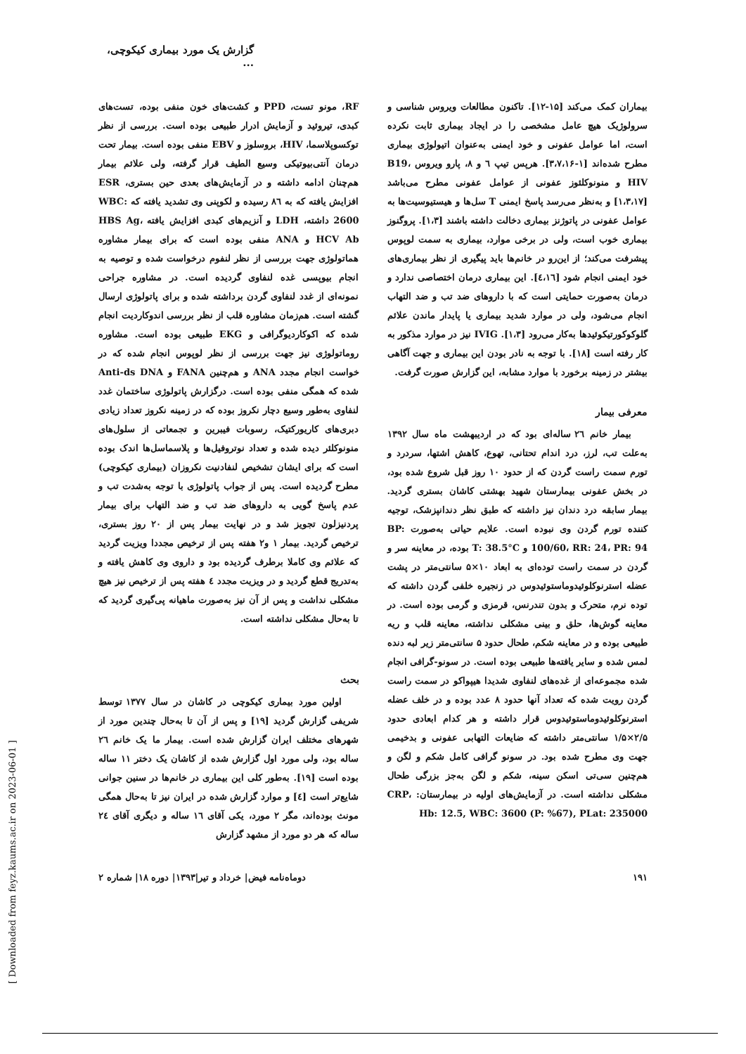گزارش یک مورد بیماری کیکوچی، ...
بیماران کمک می‌کند [۱۵-۱۲]. تاکنون مطالعات ویروس شناسی و سرولوژیک هیچ عامل مشخصی را در ایجاد بیماری ثابت نکرده است، اما عوامل عفونی و خود ایمنی به‌عنوان اتیولوژی بیماری مطرح شده‌اند [۱-۳،۷،۱۶]. هرپس تیپ ٦ و ٨، پارو ویروس B19، HIV و منونوکلئوز عفونی از عوامل عفونی مطرح می‌باشد [۱،۳،۱۷] و به‌نظر می‌رسد پاسخ ایمنی T سل‌ها و هیستیوسیت‌ها به عوامل عفونی در پاتوژنز بیماری دخالت داشته باشند [۱،۳]. پروگنوز بیماری خوب است، ولی در برخی موارد، بیماری به سمت لوپوس پیشرفت می‌کند؛ از این‌رو در خانم‌ها باید پیگیری از نظر بیماری‌های خود ایمنی انجام شود [٤،١٦]. این بیماری درمان اختصاصی ندارد و درمان به‌صورت حمایتی است که با داروهای ضد تب و ضد التهاب انجام می‌شود، ولی در موارد شدید بیماری یا پایدار ماندن علائم گلوکوکورتیکوئیدها به‌کار می‌رود [۱،۳]. IVIG نیز در موارد مذکور به کار رفته است [۱۸]. با توجه به نادر بودن این بیماری و جهت آگاهی بیشتر در زمینه برخورد با موارد مشابه، این گزارش صورت گرفت.
معرفی بیمار
بیمار خانم ۲٦ ساله‌ای بود که در اردیبهشت ماه سال ۱۳۹۲ به‌علت تب، لرز، درد اندام تحتانی، تهوع، کاهش اشتها، سردرد و تورم سمت راست گردن که از حدود ۱۰ روز قبل شروع شده بود، در بخش عفونی بیمارستان شهید بهشتی کاشان بستری گردید. بیمار سابقه درد دندان نیز داشته که طبق نظر دندانپزشک، توجیه کننده تورم گردن وی نبوده است. علایم حیاتی به‌صورت BP: 100/60، RR: 24، PR: 94 و T: 38.5°C بوده، در معاینه سر و گردن در سمت راست توده‌ای به ابعاد ۱۰×۵ سانتی‌متر در پشت عضله استرنوکلوئیدوماستوئیدوس در زنجیره خلفی گردن داشته که توده نرم، متحرک و بدون تندرنس، قرمزی و گرمی بوده است. در معاینه گوش‌ها، حلق و بینی مشکلی نداشته، معاینه قلب و ریه طبیعی بوده و در معاینه شکم، طحال حدود ۵ سانتی‌متر زیر لبه دنده لمس شده و سایر یافته‌ها طبیعی بوده است. در سونو-گرافی انجام شده مجموعه‌ای از غده‌های لنفاوی شدیدا هیپواکو در سمت راست گردن رویت شده که تعداد آنها حدود ۸ عدد بوده و در خلف عضله استرنوکلوئیدوماستوئیدوس قرار داشته و هر کدام ابعادی حدود ۲/۵×۱/۵ سانتی‌متر داشته که ضایعات التهابی عفونی و بدخیمی جهت وی مطرح شده بود. در سونو گرافی کامل شکم و لگن و هم‌چنین سی‌تی اسکن سینه، شکم و لگن به‌جز بزرگی طحال مشکلی نداشته است. در آزمایش‌های اولیه در بیمارستان: CRP، Hb: 12.5, WBC: 3600 (P: %67), PLat: 235000
RF، مونو تست، PPD و کشت‌های خون منفی بوده، تست‌های کبدی، تیروئید و آزمایش ادرار طبیعی بوده است. بررسی از نظر توکسوپلاسما، HIV، بروسلوز و EBV منفی بوده است. بیمار تحت درمان آنتی‌بیوتیکی وسیع الطیف قرار گرفته، ولی علائم بیمار هم‌چنان ادامه داشته و در آزمایش‌های بعدی حین بستری، ESR افزایش یافته که به ۸٦ رسیده و لکوپنی وی تشدید یافته که WBC: 2600 داشته، LDH و آنزیم‌های کبدی افزایش یافته HBS Ag، HCV Ab و ANA منفی بوده است که برای بیمار مشاوره هماتولوژی جهت بررسی از نظر لنفوم درخواست شده و توصیه به انجام بیوپسی غده لنفاوی گردیده است. در مشاوره جراحی نمونه‌ای از غدد لنفاوی گردن برداشته شده و برای پاتولوژی ارسال گشته است. هم‌زمان مشاوره قلب از نظر بررسی اندوکاردیت انجام شده که اکوکاردیوگرافی و EKG طبیعی بوده است. مشاوره روماتولوژی نیز جهت بررسی از نظر لوپوس انجام شده که در خواست انجام مجدد ANA و هم‌چنین FANA و Anti-ds DNA شده که همگی منفی بوده است. درگزارش پاتولوژی ساختمان غدد لنفاوی به‌طور وسیع دچار نکروز بوده که در زمینه نکروز تعداد زیادی دبری‌های کاریورکتیک، رسوبات فیبرین و تجمعاتی از سلول‌های منونوکلئر دیده شده و تعداد نوتروفیل‌ها و پلاسماسل‌ها اندک بوده است که برای ایشان تشخیص لنفادنیت نکروزان (بیماری کیکوچی) مطرح گردیده است. پس از جواب پاتولوژی با توجه به‌شدت تب و عدم پاسخ گویی به داروهای ضد تب و ضد التهاب برای بیمار پردنیزلون تجویز شد و در نهایت بیمار پس از ۲۰ روز بستری، ترخیص گردید. بیمار ۱ و۲ هفته پس از ترخیص مجددا ویزیت گردید که علائم وی کاملا برطرف گردیده بود و داروی وی کاهش یافته و به‌تدریج قطع گردید و در ویزیت مجدد ٤ هفته پس از ترخیص نیز هیچ مشکلی نداشت و پس از آن نیز به‌صورت ماهیانه پی‌گیری گردید که تا به‌حال مشکلی نداشته است.
بحث
اولین مورد بیماری کیکوچی در کاشان در سال ۱۳۷۷ توسط شریفی گزارش گردید [۱۹] و پس از آن تا به‌حال چندین مورد از شهرهای مختلف ایران گزارش شده است. بیمار ما یک خانم ۲٦ ساله بود، ولی مورد اول گزارش شده از کاشان یک دختر ۱۱ ساله بوده است [۱۹]. به‌طور کلی این بیماری در خانم‌ها در سنین جوانی شایع‌تر است [٤] و موارد گزارش شده در ایران نیز تا به‌حال همگی مونث بوده‌اند، مگر ۲ مورد، یکی آقای ۱٦ ساله و دیگری آقای ۲٤ ساله که هر دو مورد از مشهد گزارش
۱۹۱ دوماه‌نامه فیض| خرداد و تیر|۱۳۹۳| دوره ۱۸| شماره ۲
[ Downloaded from feyz.kaums.ac.ir on 2023-06-01 ]